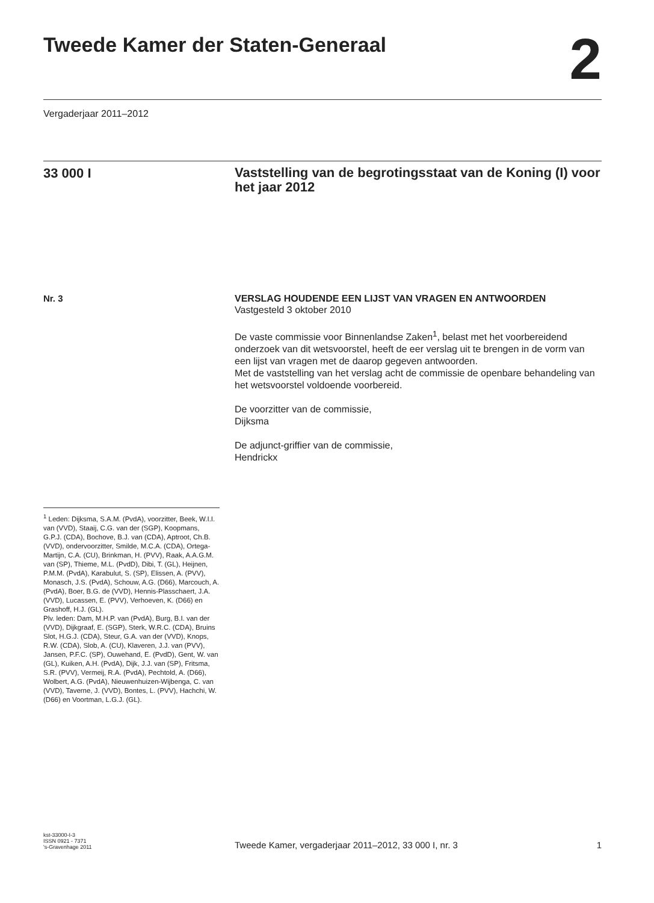Tweede Kamer der Staten-Generaal
2
Vergaderjaar 2011–2012
33 000 I
Vaststelling van de begrotingsstaat van de Koning (I) voor het jaar 2012
Nr. 3
VERSLAG HOUDENDE EEN LIJST VAN VRAGEN EN ANTWOORDEN
Vastgesteld 3 oktober 2010
De vaste commissie voor Binnenlandse Zaken<sup>1</sup>, belast met het voorbereidend onderzoek van dit wetsvoorstel, heeft de eer verslag uit te brengen in de vorm van een lijst van vragen met de daarop gegeven antwoorden.
Met de vaststelling van het verslag acht de commissie de openbare behandeling van het wetsvoorstel voldoende voorbereid.
De voorzitter van de commissie,
Dijksma
De adjunct-griffier van de commissie,
Hendrickx
<sup>1</sup> Leden: Dijksma, S.A.M. (PvdA), voorzitter, Beek, W.I.I. van (VVD), Staaij, C.G. van der (SGP), Koopmans, G.P.J. (CDA), Bochove, B.J. van (CDA), Aptroot, Ch.B. (VVD), ondervoorzitter, Smilde, M.C.A. (CDA), Ortega-Martijn, C.A. (CU), Brinkman, H. (PVV), Raak, A.A.G.M. van (SP), Thieme, M.L. (PvdD), Dibi, T. (GL), Heijnen, P.M.M. (PvdA), Karabulut, S. (SP), Elissen, A. (PVV), Monasch, J.S. (PvdA), Schouw, A.G. (D66), Marcouch, A. (PvdA), Boer, B.G. de (VVD), Hennis-Plasschaert, J.A. (VVD), Lucassen, E. (PVV), Verhoeven, K. (D66) en Grashoff, H.J. (GL).
Plv. leden: Dam, M.H.P. van (PvdA), Burg, B.I. van der (VVD), Dijkgraaf, E. (SGP), Sterk, W.R.C. (CDA), Bruins Slot, H.G.J. (CDA), Steur, G.A. van der (VVD), Knops, R.W. (CDA), Slob, A. (CU), Klaveren, J.J. van (PVV), Jansen, P.F.C. (SP), Ouwehand, E. (PvdD), Gent, W. van (GL), Kuiken, A.H. (PvdA), Dijk, J.J. van (SP), Fritsma, S.R. (PVV), Vermeij, R.A. (PvdA), Pechtold, A. (D66), Wolbert, A.G. (PvdA), Nieuwenhuizen-Wijbenga, C. van (VVD), Taverne, J. (VVD), Bontes, L. (PVV), Hachchi, W. (D66) en Voortman, L.G.J. (GL).
kst-33000-I-3
ISSN 0921 - 7371
's-Gravenhage 2011
Tweede Kamer, vergaderjaar 2011–2012, 33 000 I, nr. 3
1